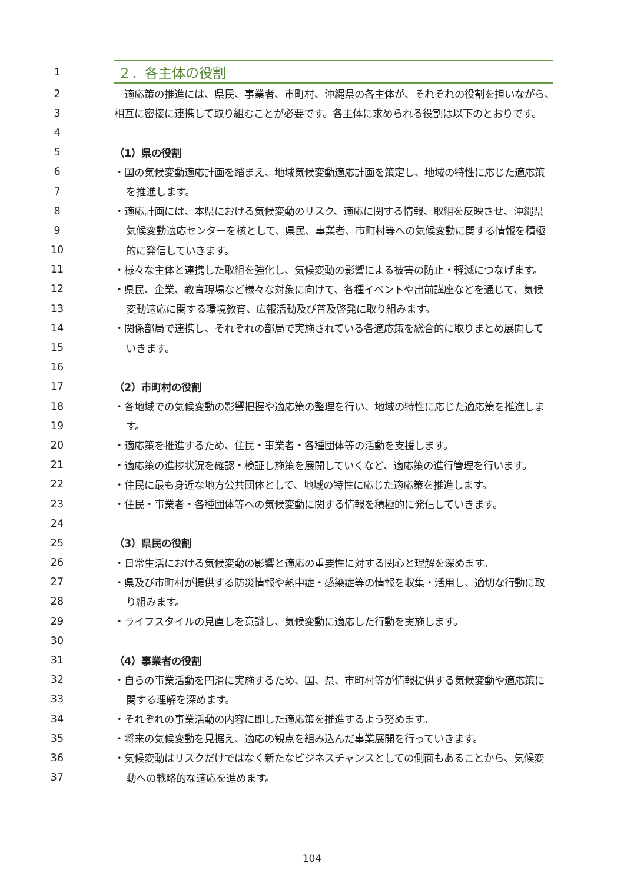1 ２．各主体の役割
2　適応策の推進には、県民、事業者、市町村、沖縄県の各主体が、それぞれの役割を担いながら、
3 相互に密接に連携して取り組むことが必要です。各主体に求められる役割は以下のとおりです。
4
5 （1）県の役割
6 ・国の気候変動適応計画を踏まえ、地域気候変動適応計画を策定し、地域の特性に応じた適応策
7 を推進します。
8 ・適応計画には、本県における気候変動のリスク、適応に関する情報、取組を反映させ、沖縄県
9 気候変動適応センターを核として、県民、事業者、市町村等への気候変動に関する情報を積極
10 的に発信していきます。
11 ・様々な主体と連携した取組を強化し、気候変動の影響による被害の防止・軽減につなげます。
12 ・県民、企業、教育現場など様々な対象に向けて、各種イベントや出前講座などを通じて、気候
13 変動適応に関する環境教育、広報活動及び普及啓発に取り組みます。
14 ・関係部局で連携し、それぞれの部局で実施されている各適応策を総合的に取りまとめ展開して
15 いきます。
16
17 （2）市町村の役割
18 ・各地域での気候変動の影響把握や適応策の整理を行い、地域の特性に応じた適応策を推進しま
19 す。
20 ・適応策を推進するため、住民・事業者・各種団体等の活動を支援します。
21 ・適応策の進捗状況を確認・検証し施策を展開していくなど、適応策の進行管理を行います。
22 ・住民に最も身近な地方公共団体として、地域の特性に応じた適応策を推進します。
23 ・住民・事業者・各種団体等への気候変動に関する情報を積極的に発信していきます。
24
25 （3）県民の役割
26 ・日常生活における気候変動の影響と適応の重要性に対する関心と理解を深めます。
27 ・県及び市町村が提供する防災情報や熱中症・感染症等の情報を収集・活用し、適切な行動に取
28 り組みます。
29 ・ライフスタイルの見直しを意識し、気候変動に適応した行動を実施します。
30
31 （4）事業者の役割
32 ・自らの事業活動を円滑に実施するため、国、県、市町村等が情報提供する気候変動や適応策に
33 関する理解を深めます。
34 ・それぞれの事業活動の内容に即した適応策を推進するよう努めます。
35 ・将来の気候変動を見据え、適応の観点を組み込んだ事業展開を行っていきます。
36 ・気候変動はリスクだけではなく新たなビジネスチャンスとしての側面もあることから、気候変
37 動への戦略的な適応を進めます。
104